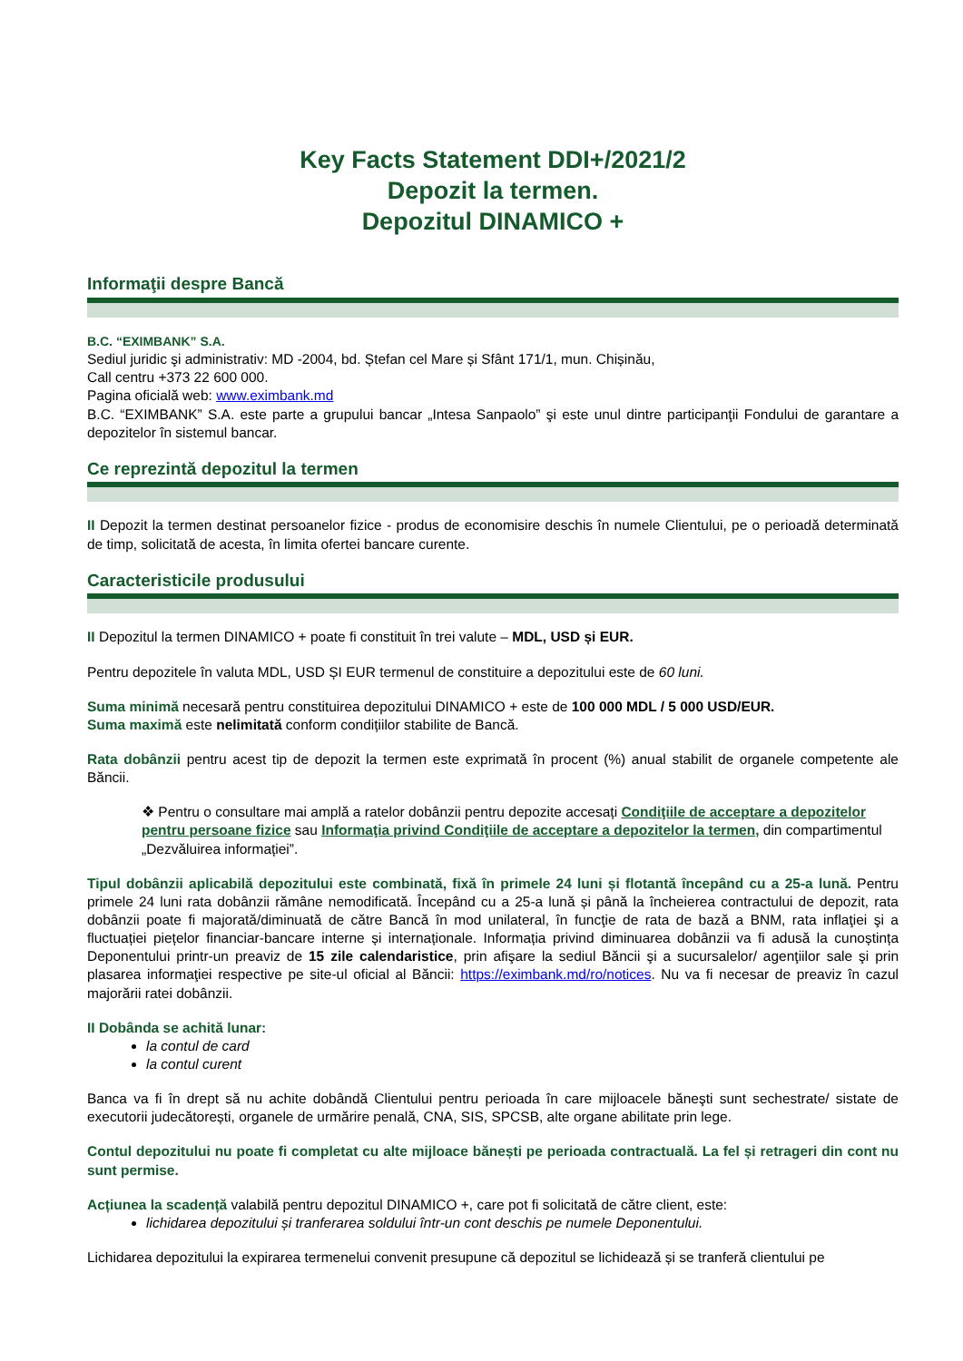Key Facts Statement DDI+/2021/2
Depozit la termen.
Depozitul DINAMICO +
Informaţii despre Bancă
B.C. “EXIMBANK” S.A.
Sediul juridic şi administrativ: MD -2004, bd. Ștefan cel Mare și Sfânt 171/1, mun. Chișinău,
Call centru +373 22 600 000.
Pagina oficială web: www.eximbank.md
B.C. “EXIMBANK” S.A. este parte a grupului bancar „Intesa Sanpaolo” şi este unul dintre participanţii Fondului de garantare a depozitelor în sistemul bancar.
Ce reprezintă depozitul la termen
II Depozit la termen destinat persoanelor fizice - produs de economisire deschis în numele Clientului, pe o perioadă determinată de timp, solicitată de acesta, în limita ofertei bancare curente.
Caracteristicile produsului
II Depozitul la termen DINAMICO + poate fi constituit în trei valute – MDL, USD și EUR.
Pentru depozitele în valuta MDL, USD ȘI EUR termenul de constituire a depozitului este de 60 luni.
Suma minimă necesară pentru constituirea depozitului DINAMICO + este de 100 000 MDL / 5 000 USD/EUR.
Suma maximă este nelimitată conform condițiilor stabilite de Bancă.
Rata dobânzii pentru acest tip de depozit la termen este exprimată în procent (%) anual stabilit de organele competente ale Băncii.
❖ Pentru o consultare mai amplă a ratelor dobânzii pentru depozite accesați Condiţiile de acceptare a depozitelor pentru persoane fizice sau Informaţia privind Condiţiile de acceptare a depozitelor la termen, din compartimentul „Dezvăluirea informației”.
Tipul dobânzii aplicabilă depozitului este combinată, fixă în primele 24 luni și flotantă începând cu a 25-a lună. Pentru primele 24 luni rata dobânzii rămâne nemodificată. Începând cu a 25-a lună și până la încheierea contractului de depozit, rata dobânzii poate fi majorată/diminuată de către Bancă în mod unilateral, în funcţie de rata de bază a BNM, rata inflaţiei şi a fluctuației piețelor financiar-bancare interne și internaționale. Informația privind diminuarea dobânzii va fi adusă la cunoștința Deponentului printr-un preaviz de 15 zile calendaristice, prin afişare la sediul Băncii şi a sucursalelor/ agenţiilor sale şi prin plasarea informaţiei respective pe site-ul oficial al Băncii: https://eximbank.md/ro/notices. Nu va fi necesar de preaviz în cazul majorării ratei dobânzii.
II Dobânda se achită lunar:
la contul de card
la contul curent
Banca va fi în drept să nu achite dobândă Clientului pentru perioada în care mijloacele băneşti sunt sechestrate/ sistate de executorii judecătorești, organele de urmărire penală, CNA, SIS, SPCSB, alte organe abilitate prin lege.
Contul depozitului nu poate fi completat cu alte mijloace bănești pe perioada contractuală. La fel și retrageri din cont nu sunt permise.
Acțiunea la scadență valabilă pentru depozitul DINAMICO +, care pot fi solicitată de către client, este:
lichidarea depozitului și tranferarea soldului într-un cont deschis pe numele Deponentului.
Lichidarea depozitului la expirarea termenelui convenit presupune că depozitul se lichidează și se tranferă clientului pe